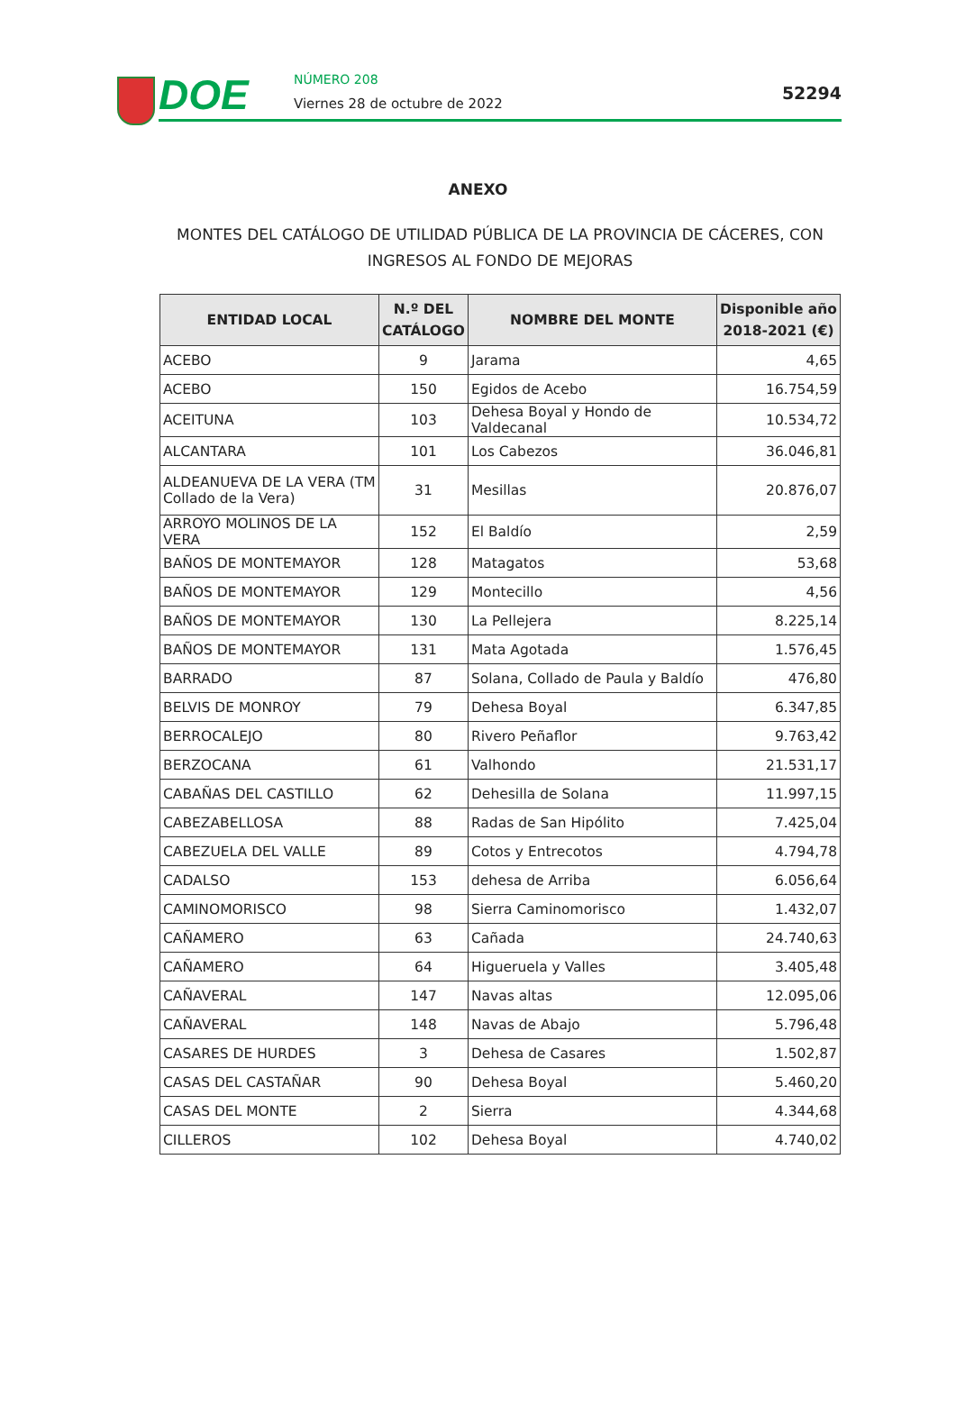DOE NÚMERO 208
Viernes 28 de octubre de 2022
52294
ANEXO
MONTES DEL CATÁLOGO DE UTILIDAD PÚBLICA DE LA PROVINCIA DE CÁCERES, CON INGRESOS AL FONDO DE MEJORAS
| ENTIDAD LOCAL | N.º DEL CATÁLOGO | NOMBRE DEL MONTE | Disponible año 2018-2021 (€) |
| --- | --- | --- | --- |
| ACEBO | 9 | Jarama | 4,65 |
| ACEBO | 150 | Egidos de Acebo | 16.754,59 |
| ACEITUNA | 103 | Dehesa Boyal y Hondo de Valdecanal | 10.534,72 |
| ALCANTARA | 101 | Los Cabezos | 36.046,81 |
| ALDEANUEVA DE LA VERA (TM Collado de la Vera) | 31 | Mesillas | 20.876,07 |
| ARROYO MOLINOS DE LA VERA | 152 | El Baldío | 2,59 |
| BAÑOS DE MONTEMAYOR | 128 | Matagatos | 53,68 |
| BAÑOS DE MONTEMAYOR | 129 | Montecillo | 4,56 |
| BAÑOS DE MONTEMAYOR | 130 | La Pellejera | 8.225,14 |
| BAÑOS DE MONTEMAYOR | 131 | Mata Agotada | 1.576,45 |
| BARRADO | 87 | Solana, Collado de Paula y Baldío | 476,80 |
| BELVIS DE MONROY | 79 | Dehesa Boyal | 6.347,85 |
| BERROCALEJO | 80 | Rivero Peñaflor | 9.763,42 |
| BERZOCANA | 61 | Valhondo | 21.531,17 |
| CABAÑAS DEL CASTILLO | 62 | Dehesilla de Solana | 11.997,15 |
| CABEZABELLOSA | 88 | Radas de San Hipólito | 7.425,04 |
| CABEZUELA DEL VALLE | 89 | Cotos y Entrecotos | 4.794,78 |
| CADALSO | 153 | dehesa de Arriba | 6.056,64 |
| CAMINOMORISCO | 98 | Sierra Caminomorisco | 1.432,07 |
| CAÑAMERO | 63 | Cañada | 24.740,63 |
| CAÑAMERO | 64 | Higueruela y Valles | 3.405,48 |
| CAÑAVERAL | 147 | Navas altas | 12.095,06 |
| CAÑAVERAL | 148 | Navas de Abajo | 5.796,48 |
| CASARES DE HURDES | 3 | Dehesa de Casares | 1.502,87 |
| CASAS DEL CASTAÑAR | 90 | Dehesa Boyal | 5.460,20 |
| CASAS DEL MONTE | 2 | Sierra | 4.344,68 |
| CILLEROS | 102 | Dehesa Boyal | 4.740,02 |